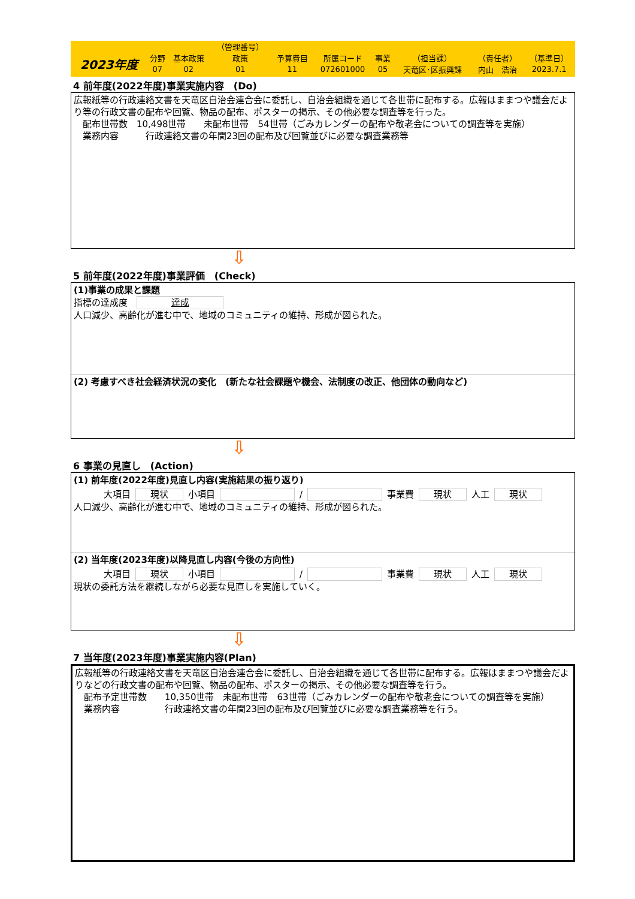| | | | （管理番号） | | | | | | |
| 2023年度 | 分野 | 基本政策 | 政策 | 予算費目 | 所属コード | 事業 | （担当課） | （責任者） | （基準日） |
| | 07 | 02 | 01 | 11 | 072601000 | 05 | 天竜区･区振興課 | 内山 浩治 | 2023.7.1 |
4 前年度(2022年度)事業実施内容　(Do)
広報紙等の行政連絡文書を天竜区自治会連合会に委託し、自治会組織を通じて各世帯に配布する。広報はままつや議会だより等の行政文書の配布や回覧、物品の配布、ポスターの掲示、その他必要な調査等を行った。
　配布世帯数　10,498世帯　　未配布世帯　54世帯（ごみカレンダーの配布や敬老会についての調査等を実施）
　業務内容　　　行政連絡文書の年間23回の配布及び回覧並びに必要な調査業務等
⇩
5 前年度(2022年度)事業評価　(Check)
(1)事業の成果と課題
指標の達成度　達成
人口減少、高齢化が進む中で、地域のコミュニティの維持、形成が図られた。
(2) 考慮すべき社会経済状況の変化　(新たな社会課題や機会、法制度の改正、他団体の動向など)
⇩
6 事業の見直し　(Action)
(1) 前年度(2022年度)見直し内容(実施結果の振り返り)
大項目 現状 小項目 / 事業費 現状 人工 現状
人口減少、高齢化が進む中で、地域のコミュニティの維持、形成が図られた。
(2) 当年度(2023年度)以降見直し内容(今後の方向性)
大項目 現状 小項目 / 事業費 現状 人工 現状
現状の委託方法を継続しながら必要な見直しを実施していく。
⇩
7 当年度(2023年度)事業実施内容(Plan)
広報紙等の行政連絡文書を天竜区自治会連合会に委託し、自治会組織を通じて各世帯に配布する。広報はままつや議会だよりなどの行政文書の配布や回覧、物品の配布、ポスターの掲示、その他必要な調査等を行う。
　配布予定世帯数　　10,350世帯　未配布世帯　63世帯（ごみカレンダーの配布や敬老会についての調査等を実施）
　業務内容　　　　　行政連絡文書の年間23回の配布及び回覧並びに必要な調査業務等を行う。